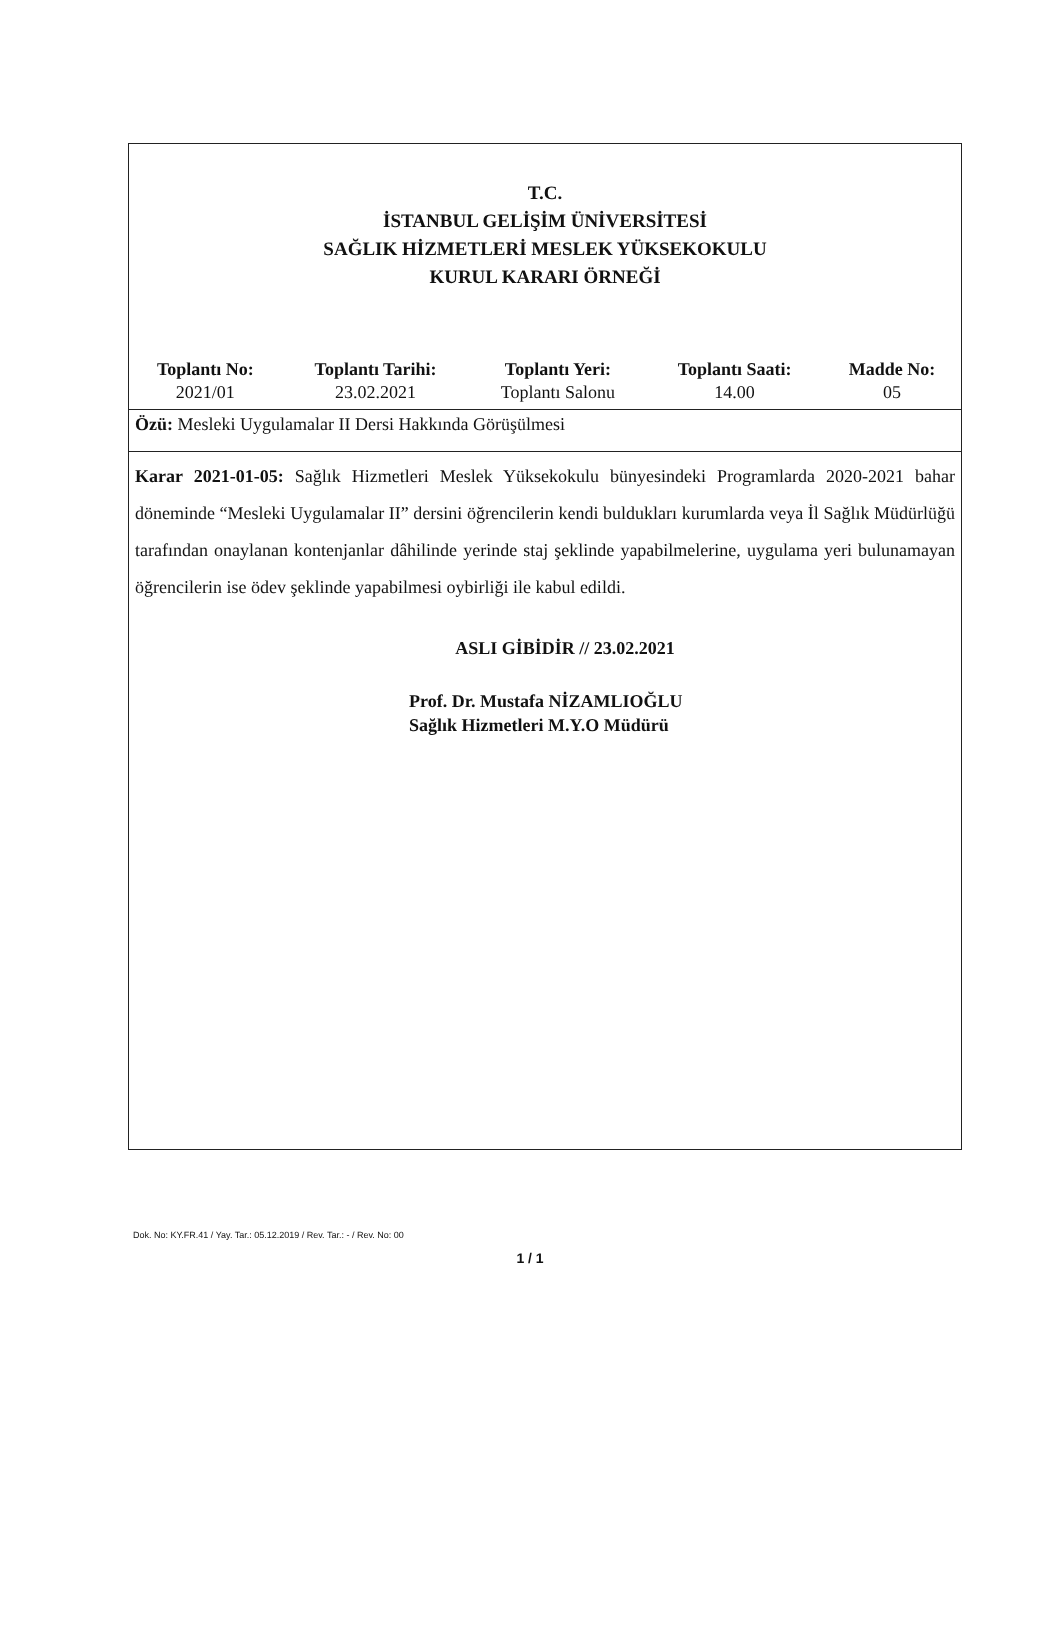T.C.
İSTANBUL GELİŞİM ÜNİVERSİTESİ
SAĞLIK HİZMETLERİ MESLEK YÜKSEKOKULU
KURUL KARARI ÖRNEĞİ
| Toplantı No: | Toplantı Tarihi: | Toplantı Yeri: | Toplantı Saati: | Madde No: |
| --- | --- | --- | --- | --- |
| 2021/01 | 23.02.2021 | Toplantı Salonu | 14.00 | 05 |
Özü: Mesleki Uygulamalar II Dersi Hakkında Görüşülmesi
Karar 2021-01-05: Sağlık Hizmetleri Meslek Yüksekokulu bünyesindeki Programlarda 2020-2021 bahar döneminde “Mesleki Uygulamalar II” dersini öğrencilerin kendi buldukları kurumlarda veya İl Sağlık Müdürlüğü tarafından onaylanan kontenjanlar dâhilinde yerinde staj şeklinde yapabilmelerine, uygulama yeri bulunamayan öğrencilerin ise ödev şeklinde yapabilmesi oybirliği ile kabul edildi.
ASLI GİBİDİR // 23.02.2021
Prof. Dr. Mustafa NİZAMLIOĞLU
Sağlık Hizmetleri M.Y.O Müdürü
Dok. No: KY.FR.41 / Yay. Tar.: 05.12.2019 / Rev. Tar.: - / Rev. No: 00
1 / 1